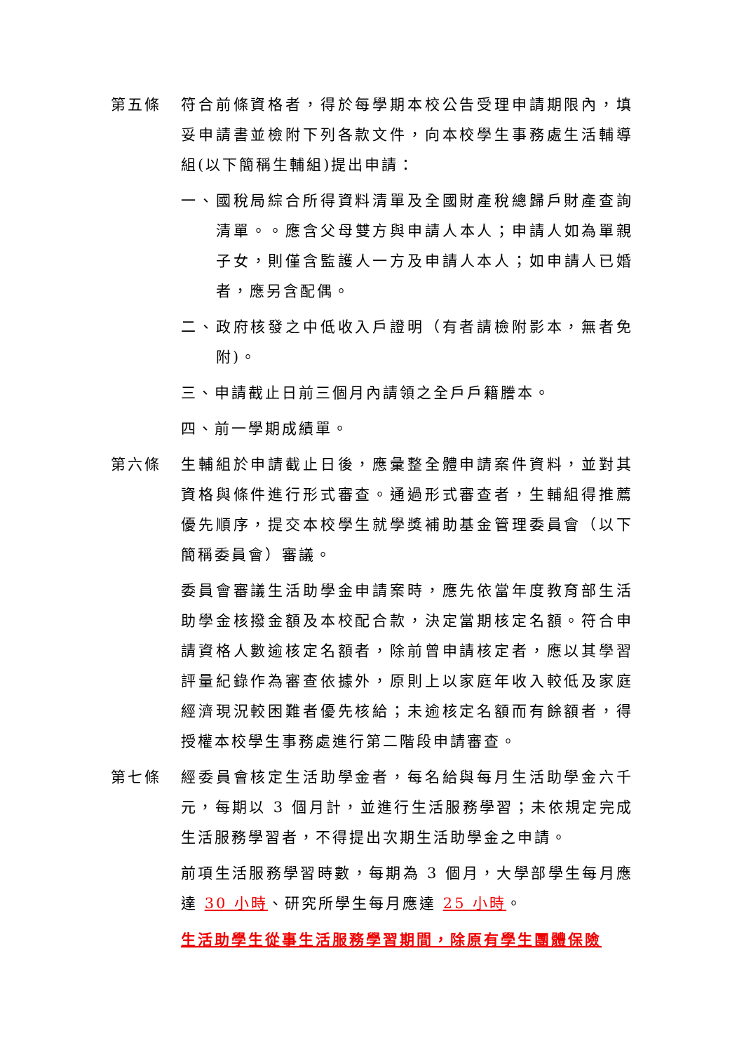第五條 符合前條資格者，得於每學期本校公告受理申請期限內，填妥申請書並檢附下列各款文件，向本校學生事務處生活輔導組(以下簡稱生輔組)提出申請：
一、國稅局綜合所得資料清單及全國財產稅總歸戶財產查詢清單。。應含父母雙方與申請人本人；申請人如為單親子女，則僅含監護人一方及申請人本人；如申請人已婚者，應另含配偶。
二、政府核發之中低收入戶證明（有者請檢附影本，無者免附)。
三、申請截止日前三個月內請領之全戶戶籍謄本。
四、前一學期成績單。
第六條 生輔組於申請截止日後，應彙整全體申請案件資料，並對其資格與條件進行形式審查。通過形式審查者，生輔組得推薦優先順序，提交本校學生就學獎補助基金管理委員會（以下簡稱委員會）審議。
委員會審議生活助學金申請案時，應先依當年度教育部生活助學金核撥金額及本校配合款，決定當期核定名額。符合申請資格人數逾核定名額者，除前曾申請核定者，應以其學習評量紀錄作為審查依據外，原則上以家庭年收入較低及家庭經濟現況較困難者優先核給；未逾核定名額而有餘額者，得授權本校學生事務處進行第二階段申請審查。
第七條 經委員會核定生活助學金者，每名給與每月生活助學金六千元，每期以 3 個月計，並進行生活服務學習；未依規定完成生活服務學習者，不得提出次期生活助學金之申請。
前項生活服務學習時數，每期為 3 個月，大學部學生每月應達 30 小時、研究所學生每月應達 25 小時。
生活助學生從事生活服務學習期間，除原有學生團體保險